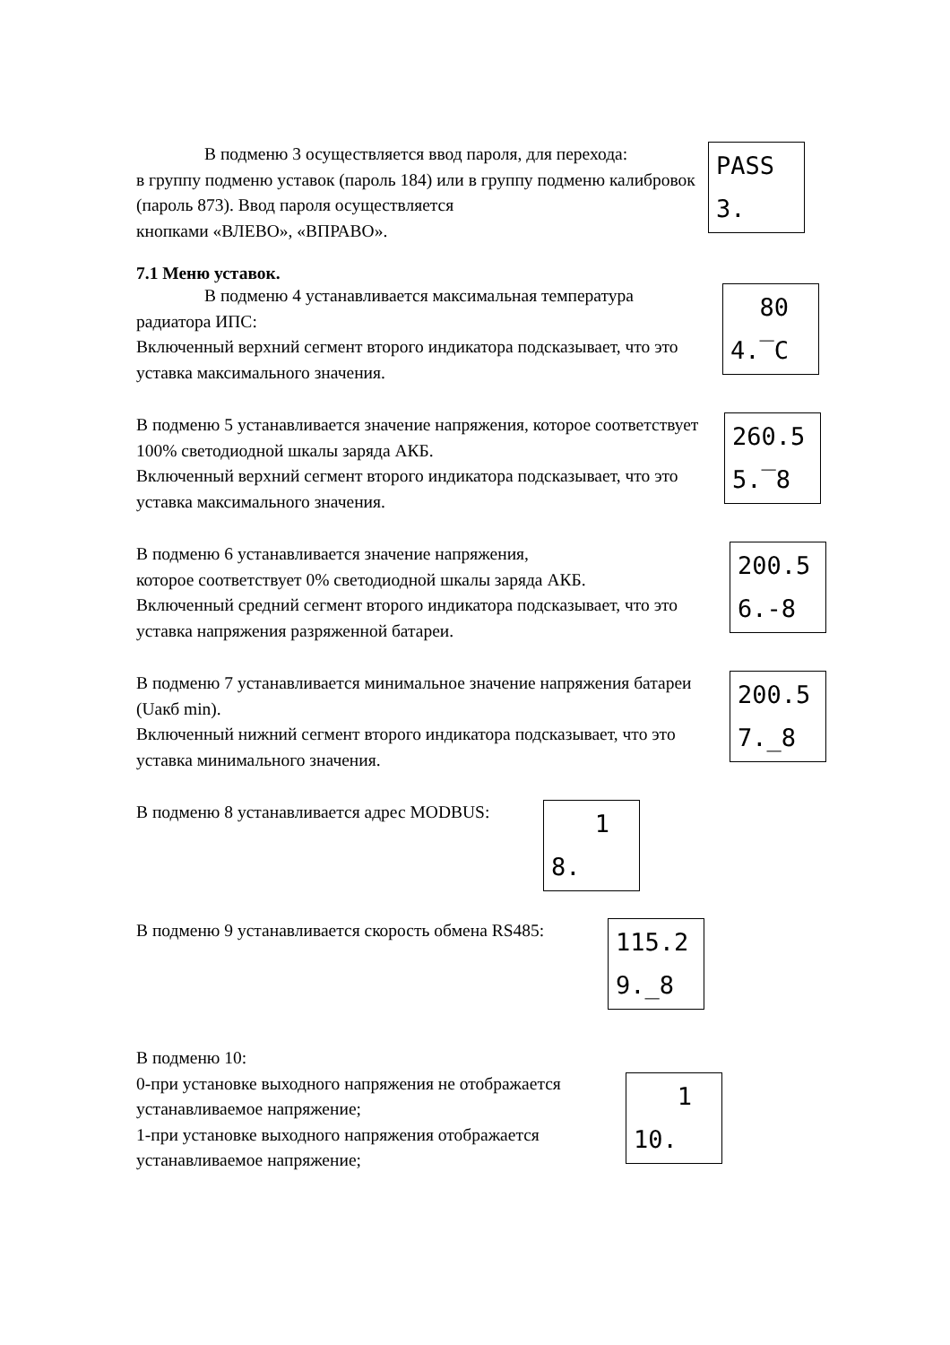В подменю 3 осуществляется ввод пароля, для перехода:
в группу подменю уставок (пароль 184) или в группу подменю калибровок (пароль 873). Ввод пароля осуществляется
кнопками «ВЛЕВО», «ВПРАВО».
PASS 3.
7.1 Меню уставок.
В подменю 4 устанавливается максимальная температура
радиатора ИПС:
Включенный верхний сегмент второго индикатора подсказывает, что это уставка максимального значения.
80 4.‾C
В подменю 5 устанавливается значение напряжения, которое соответствует 100% светодиодной шкалы заряда АКБ.
Включенный верхний сегмент второго индикатора подсказывает, что это уставка максимального значения.
260.5 5.‾8
В подменю 6 устанавливается значение напряжения,
которое соответствует 0% светодиодной шкалы заряда АКБ.
Включенный средний сегмент второго индикатора подсказывает, что это уставка напряжения разряженной батареи.
200.5 6.-8
В подменю 7 устанавливается минимальное значение напряжения батареи (Uакб min).
Включенный нижний сегмент второго индикатора подсказывает, что это уставка минимального значения.
200.5 7._8
В подменю 8 устанавливается адрес MODBUS:
1 8.
В подменю 9 устанавливается скорость обмена RS485:
115.2 9._8
В подменю 10:
0-при установке выходного напряжения не отображается устанавливаемое напряжение;
1-при установке выходного напряжения отображается устанавливаемое напряжение;
1 10.